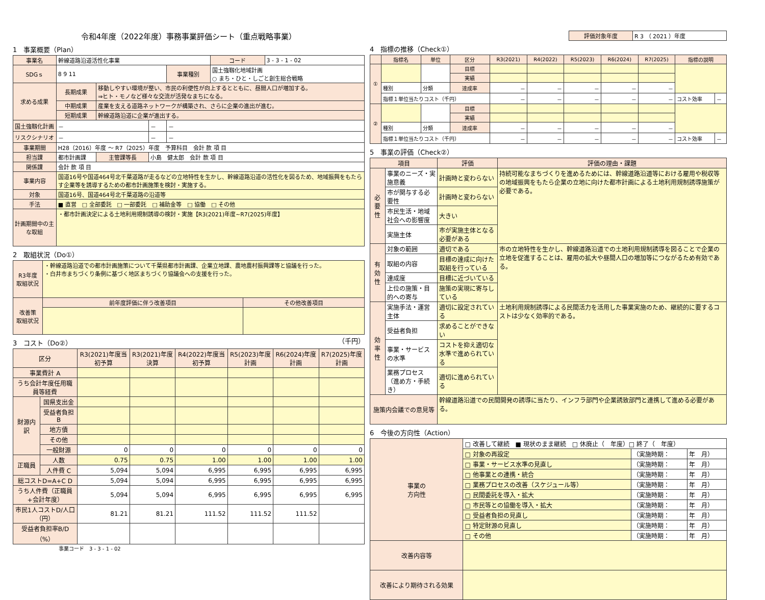令和4年度（2022年度）事務事業評価シート（重点戦略事業）
1　事業概要（Plan）
| 事業名 | 幹線道路沿道活性化事業 | | | | コード | 3 - 3 - 1 - 02 |
| SDGｓ | 8 9 11 | | | 事業種別 | 国土強靱化地域計画 ○ まち・ひと・しごと創生総合戦略 | |
| 求める成果 | 長期成果 | 移動しやすい環境が整い、市民の利便性が向上するとともに、昼間人口が増加する。 ⇒ヒト・モノなど様々な交流が活発なまちになる。 | | | | |
| | 中期成果 | 産業を支える道路ネットワークが構築され、さらに企業の進出が進む。 | | | | |
| | 短期成果 | 幹線道路沿道に企業が進出する。 | | | | |
| 国土強靱化計画 | － | | － | － | | |
| リスクシナリオ | － | | － | － | | |
| 事業期間 | H28（2016）年度 ～ R7（2025）年度 予算科目 会計 款 項 目 | | | | | |
| 担当課 | 都市計画課 | 主管課等長 | 小島 健太郎 会計 款 項 目 | | | |
| 関係課 | 会計 款 項 目 | | | | | |
| 事業内容 | 国道16号や国道464号北千葉道路が走るなどの立地特性を生かし、幹線道路沿道の活性化を図るため、地域振興をもたらす企業等を誘導するための都市計画施策を検討・実施する。 | | | | | |
| 対象 | 国道16号、国道464号北千葉道路の沿道等 | | | | | |
| 手法 | ■ 直営 □ 全部委託 □ 一部委託 □ 補助金等 □ 協働 □ その他 | | | | | |
| 計画期間中の主な取組 | ・都市計画決定による土地利用規制誘導の検討・実施【R3(2021)年度~R7(2025)年度】 | | | | | |
2　取組状況（Do①）
| R3年度 取組状況 | ・幹線道路沿道での都市計画施策について千葉県都市計画課、企業立地課、農地農村振興課等と協議を行った。 ・白井市まちづくり条例に基づく地区まちづくり協議会への支援を行った。 | |
| 改善策 取組状況 | 前年度評価に伴う改善項目 | その他改善項目 |
3　コスト（Do②） （千円）
| 区分 | | R3(2021)年度当初予算 | R3(2021)年度決算 | R4(2022)年度当初予算 | R5(2023)年度計画 | R6(2024)年度計画 | R7(2025)年度計画 |
| --- | --- | --- | --- | --- | --- | --- | --- |
| 事業費計 A | | | | | | | |
| うち会計年度任用職員等経費 | | | | | | | |
| 財源内訳 | 国県支出金 | | | | | | |
| | 受益者負担 B | | | | | | |
| | 地方債 | | | | | | |
| | その他 | | | | | | |
| | 一般財源 | 0 | 0 | 0 | 0 | 0 | 0 |
| 正職員 | 人数 | 0.75 | 0.75 | 1.00 | 1.00 | 1.00 | 1.00 |
| | 人件費 C | 5,094 | 5,094 | 6,995 | 6,995 | 6,995 | 6,995 |
| 総コストD=A+C D | | 5,094 | 5,094 | 6,995 | 6,995 | 6,995 | 6,995 |
| うち人件費（正職員+会計年度） | | 5,094 | 5,094 | 6,995 | 6,995 | 6,995 | 6,995 |
| 市民1人コストD/人口（円） | | 81.21 | 81.21 | 111.52 | 111.52 | 111.52 | |
| 受益者負担率B/D（%） | | | | | | | |
事業コード　3 - 3 - 1 - 02
| 評価対象年度 | R 3 （ 2021 ）年度 |
4　指標の推移（Check①）
| | 指標名 | 単位 | 区分 | R3(2021) | R4(2022) | R5(2023) | R6(2024) | R7(2025) | 指標の説明 | |
| --- | --- | --- | --- | --- | --- | --- | --- | --- | --- | --- |
| ① | | | 目標 | | | | | | | |
| | | | 実績 | | | | | | | |
| | 種別 | 分類 | 達成率 | － | － | － | － | － | | |
| | 指標１単位当たりコスト（千円） | | | － | － | － | － | － | コスト効率 | － |
| ② | | | 目標 | | | | | | | |
| | | | 実績 | | | | | | | |
| | 種別 | 分類 | 達成率 | － | － | － | － | － | | |
| | 指標１単位当たりコスト（千円） | | | － | － | － | － | － | コスト効率 | － |
5　事業の評価（Check②）
| 項目 | | 評価 | 評価の理由・課題 |
| --- | --- | --- | --- |
| 必要性 | 事業のニーズ・実施意義 | 計画時と変わらない | 持続可能なまちづくりを進めるためには、幹線道路沿道等における雇用や税収等の地域振興をもたら企業の立地に向けた都市計画による土地利用規制誘導施策が必要である。 |
| | 市が関与する必要性 | 計画時と変わらない | |
| | 市民生活・地域社会への影響度 | 大きい | |
| | 実施主体 | 市が実施主体となる必要がある | |
| 有効性 | 対象の範囲 | 適切である | 市の立地特性を生かし、幹線道路沿道での土地利用規制誘導を図ることで企業の立地を促進することは、雇用の拡大や昼間人口の増加等につながるため有効である。 |
| | 取組の内容 | 目標の達成に向けた取組を行っている | |
| | 達成度 | 目標に近づいている | |
| | 上位の施策・目的への寄与 | 施策の実現に寄与している | |
| 効率性 | 実施手法・運営主体 | 適切に設定されている | 土地利用規制誘導による民間活力を活用した事業実施のため、継続的に要するコストは少なく効率的である。 |
| | 受益者負担 | 求めることができない | |
| | 事業・サービスの水準 | コストを抑え適切な水準で進められている | |
| | 業務プロセス（進め方・手続き） | 適切に進められている | |
| 施策内会議での意見等 | | 幹線道路沿道での民間開発の誘導に当たり、インフラ部門や企業誘致部門と連携して進める必要がある。 | |
6　今後の方向性（Action）
| 事業の 方向性 | □ 改善して継続 ■ 現状のまま継続 □ 休廃止（ 年度）□ 終了（ 年度） | | |
| | □ 対象の再設定 | （実施時期： | 年 月） |
| | □ 事業・サービス水準の見直し | （実施時期： | 年 月） |
| | □ 他事業との連携・統合 | （実施時期： | 年 月） |
| | □ 業務プロセスの改善（スケジュール等） | （実施時期： | 年 月） |
| | □ 民間委託を導入・拡大 | （実施時期： | 年 月） |
| | □ 市民等との協働を導入・拡大 | （実施時期： | 年 月） |
| | □ 受益者負担の見直し | （実施時期： | 年 月） |
| | □ 特定財源の見直し | （実施時期： | 年 月） |
| | □ その他 | （実施時期： | 年 月） |
| 改善内容等 | | | |
| 改善により期待される効果 | | | |